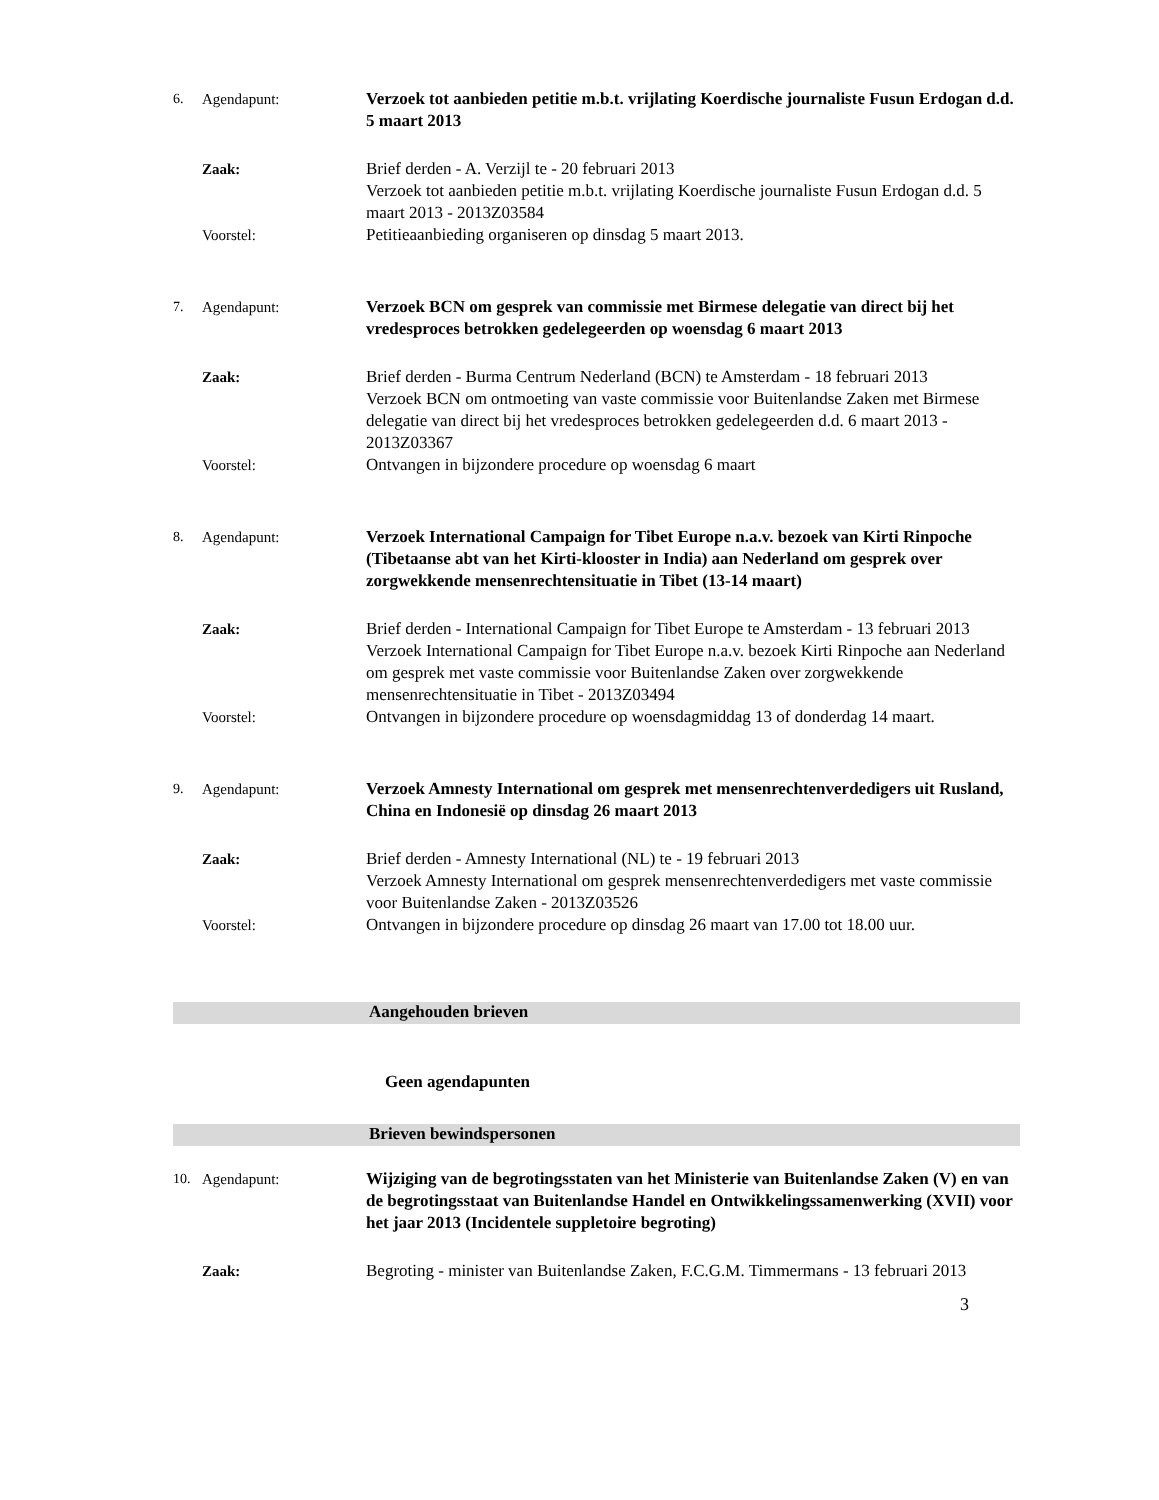6. Agendapunt: Verzoek tot aanbieden petitie m.b.t. vrijlating Koerdische journaliste Fusun Erdogan d.d. 5 maart 2013
Zaak: Brief derden - A. Verzijl te - 20 februari 2013
Verzoek tot aanbieden petitie m.b.t. vrijlating Koerdische journaliste Fusun Erdogan d.d. 5 maart 2013 - 2013Z03584
Voorstel: Petitieaanbieding organiseren op dinsdag 5 maart 2013.
7. Agendapunt: Verzoek BCN om gesprek van commissie met Birmese delegatie van direct bij het vredesproces betrokken gedelegeerden op woensdag 6 maart 2013
Zaak: Brief derden - Burma Centrum Nederland (BCN) te Amsterdam - 18 februari 2013
Verzoek BCN om ontmoeting van vaste commissie voor Buitenlandse Zaken met Birmese delegatie van direct bij het vredesproces betrokken gedelegeerden d.d. 6 maart 2013 - 2013Z03367
Voorstel: Ontvangen in bijzondere procedure op woensdag 6 maart
8. Agendapunt: Verzoek International Campaign for Tibet Europe n.a.v. bezoek van Kirti Rinpoche (Tibetaanse abt van het Kirti-klooster in India) aan Nederland om gesprek over zorgwekkende mensenrechtensituatie in Tibet (13-14 maart)
Zaak: Brief derden - International Campaign for Tibet Europe te Amsterdam - 13 februari 2013
Verzoek International Campaign for Tibet Europe n.a.v. bezoek Kirti Rinpoche aan Nederland om gesprek met vaste commissie voor Buitenlandse Zaken over zorgwekkende mensenrechtensituatie in Tibet - 2013Z03494
Voorstel: Ontvangen in bijzondere procedure op woensdagmiddag 13 of donderdag 14 maart.
9. Agendapunt: Verzoek Amnesty International om gesprek met mensenrechtenverdedigers uit Rusland, China en Indonesië op dinsdag 26 maart 2013
Zaak: Brief derden - Amnesty International (NL) te - 19 februari 2013
Verzoek Amnesty International om gesprek mensenrechtenverdedigers met vaste commissie voor Buitenlandse Zaken - 2013Z03526
Voorstel: Ontvangen in bijzondere procedure op dinsdag 26 maart van 17.00 tot 18.00 uur.
Aangehouden brieven
Geen agendapunten
Brieven bewindspersonen
10. Agendapunt: Wijziging van de begrotingsstaten van het Ministerie van Buitenlandse Zaken (V) en van de begrotingsstaat van Buitenlandse Handel en Ontwikkelingssamenwerking (XVII) voor het jaar 2013 (Incidentele suppletoire begroting)
Zaak: Begroting - minister van Buitenlandse Zaken, F.C.G.M. Timmermans - 13 februari 2013
3